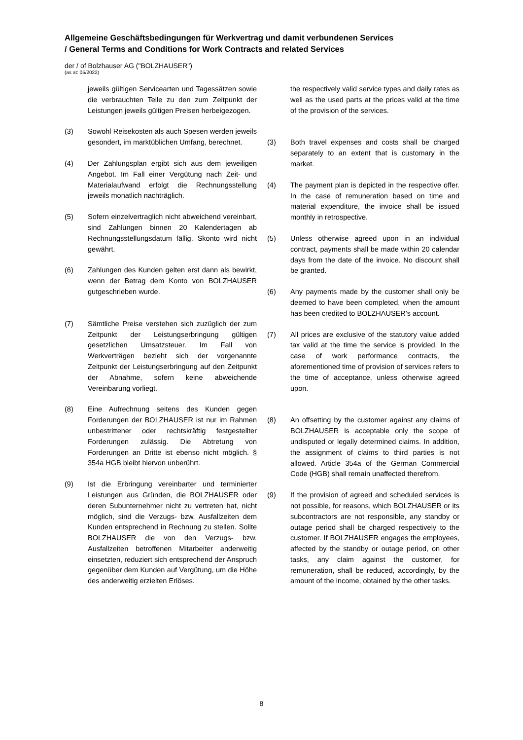Allgemeine Geschäftsbedingungen für Werkvertrag und damit verbundenen Services
/ General Terms and Conditions for Work Contracts and related Services
der / of Bolzhauser AG ("BOLZHAUSER")
(as at: 05/2022)
jeweils gültigen Servicearten und Tagessätzen sowie die verbrauchten Teile zu den zum Zeitpunkt der Leistungen jeweils gültigen Preisen herbeigezogen.
(3) Sowohl Reisekosten als auch Spesen werden jeweils gesondert, im marktüblichen Umfang, berechnet.
(4) Der Zahlungsplan ergibt sich aus dem jeweiligen Angebot. Im Fall einer Vergütung nach Zeit- und Materialaufwand erfolgt die Rechnungsstellung jeweils monatlich nachträglich.
(5) Sofern einzelvertraglich nicht abweichend vereinbart, sind Zahlungen binnen 20 Kalendertagen ab Rechnungsstellungsdatum fällig. Skonto wird nicht gewährt.
(6) Zahlungen des Kunden gelten erst dann als bewirkt, wenn der Betrag dem Konto von BOLZHAUSER gutgeschrieben wurde.
(7) Sämtliche Preise verstehen sich zuzüglich der zum Zeitpunkt der Leistungserbringung gültigen gesetzlichen Umsatzsteuer. Im Fall von Werkverträgen bezieht sich der vorgenannte Zeitpunkt der Leistungserbringung auf den Zeitpunkt der Abnahme, sofern keine abweichende Vereinbarung vorliegt.
(8) Eine Aufrechnung seitens des Kunden gegen Forderungen der BOLZHAUSER ist nur im Rahmen unbestrittener oder rechtskräftig festgestellter Forderungen zulässig. Die Abtretung von Forderungen an Dritte ist ebenso nicht möglich. § 354a HGB bleibt hiervon unberührt.
(9) Ist die Erbringung vereinbarter und terminierter Leistungen aus Gründen, die BOLZHAUSER oder deren Subunternehmer nicht zu vertreten hat, nicht möglich, sind die Verzugs- bzw. Ausfallzeiten dem Kunden entsprechend in Rechnung zu stellen. Sollte BOLZHAUSER die von den Verzugs- bzw. Ausfallzeiten betroffenen Mitarbeiter anderweitig einsetzten, reduziert sich entsprechend der Anspruch gegenüber dem Kunden auf Vergütung, um die Höhe des anderweitig erzielten Erlöses.
the respectively valid service types and daily rates as well as the used parts at the prices valid at the time of the provision of the services.
(3) Both travel expenses and costs shall be charged separately to an extent that is customary in the market.
(4) The payment plan is depicted in the respective offer. In the case of remuneration based on time and material expenditure, the invoice shall be issued monthly in retrospective.
(5) Unless otherwise agreed upon in an individual contract, payments shall be made within 20 calendar days from the date of the invoice. No discount shall be granted.
(6) Any payments made by the customer shall only be deemed to have been completed, when the amount has been credited to BOLZHAUSER’s account.
(7) All prices are exclusive of the statutory value added tax valid at the time the service is provided. In the case of work performance contracts, the aforementioned time of provision of services refers to the time of acceptance, unless otherwise agreed upon.
(8) An offsetting by the customer against any claims of BOLZHAUSER is acceptable only the scope of undisputed or legally determined claims. In addition, the assignment of claims to third parties is not allowed. Article 354a of the German Commercial Code (HGB) shall remain unaffected therefrom.
(9) If the provision of agreed and scheduled services is not possible, for reasons, which BOLZHAUSER or its subcontractors are not responsible, any standby or outage period shall be charged respectively to the customer. If BOLZHAUSER engages the employees, affected by the standby or outage period, on other tasks, any claim against the customer, for remuneration, shall be reduced, accordingly, by the amount of the income, obtained by the other tasks.
8